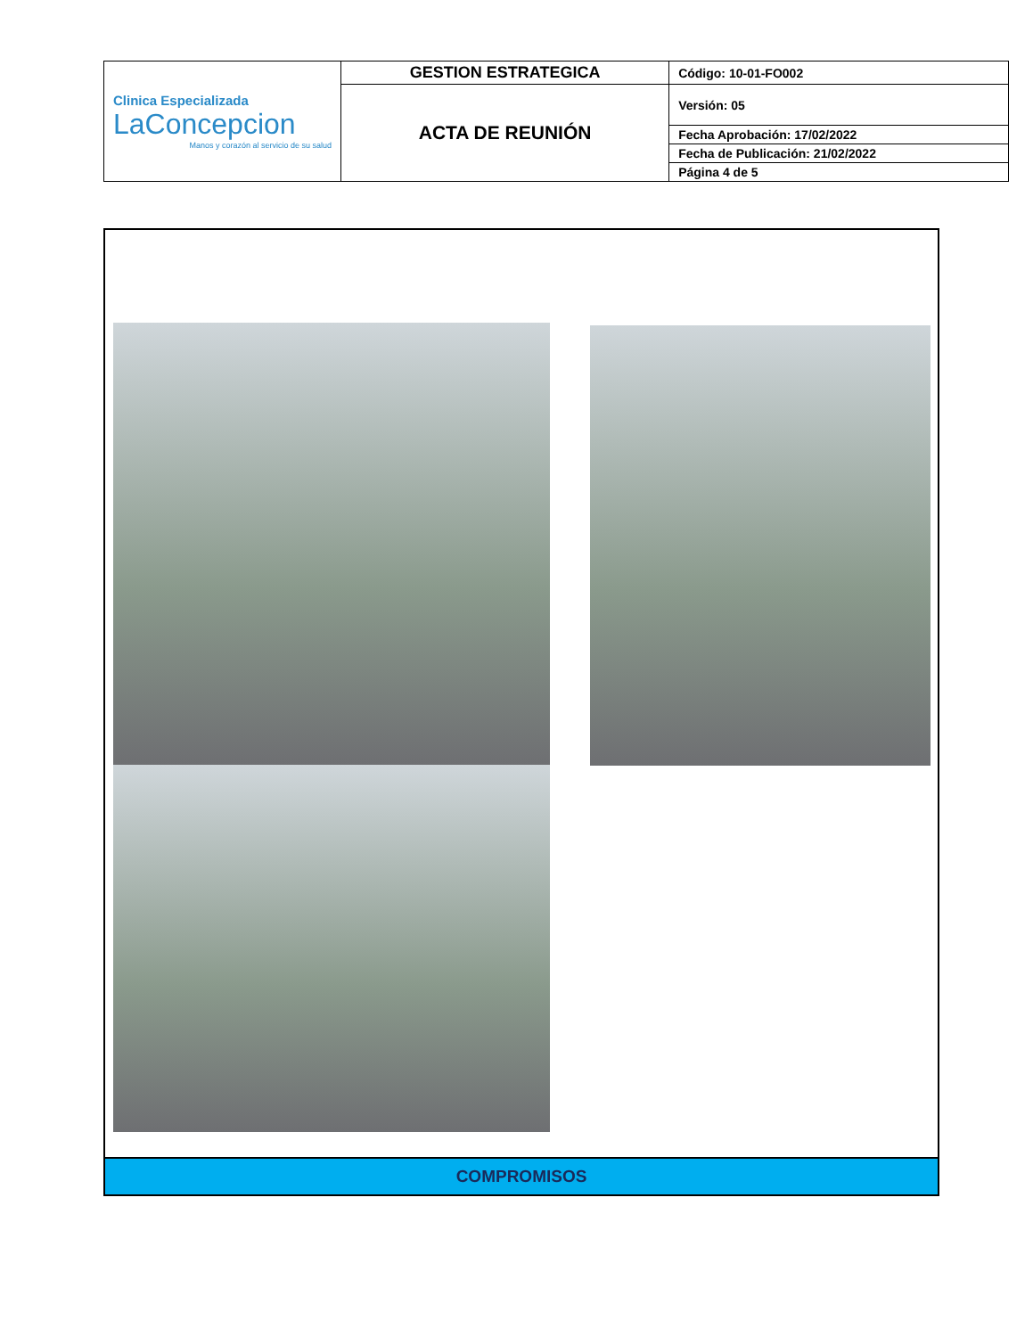| Clinica Especializada LaConcepcion Manos y corazón al servicio de su salud | GESTION ESTRATEGICA | Código: 10-01-FO002 |
| | ACTA DE REUNIÓN | Versión: 05 |
| | | Fecha Aprobación: 17/02/2022 |
| | | Fecha de Publicación: 21/02/2022 |
| | | Página 4 de 5 |
COMPROMISOS